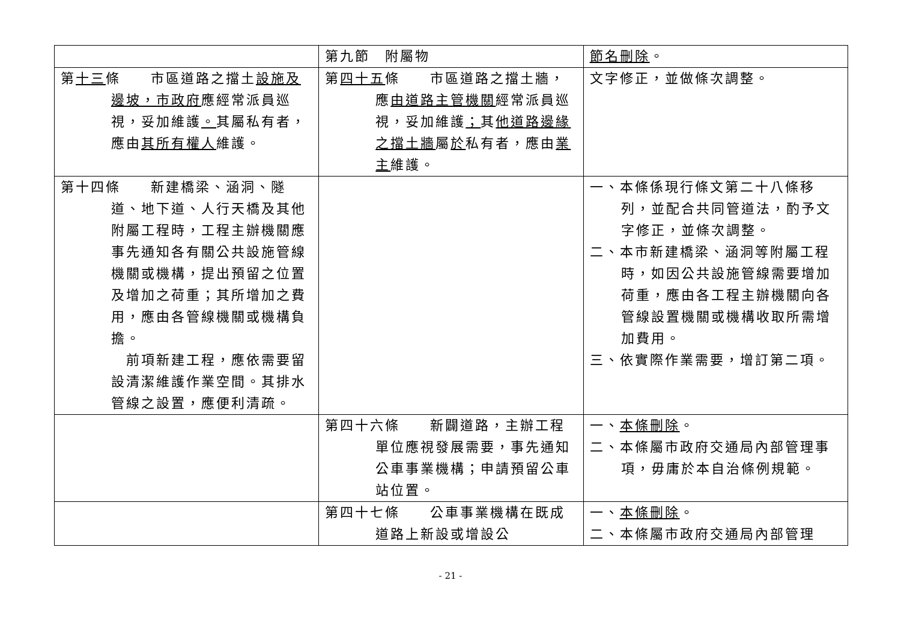| | 第九節 附屬物 | 節名刪除 。 |
| 第 十三 條 市區道路之擋土 設施及邊坡，市政府 應經常派員巡視，妥加維護 。 其屬私有者，應由 其所有權人 維護。 | 第 四十五 條 市區道路之擋土牆，應 由道路主管機關 經常派員巡視，妥加維護 ； 其 他道路邊緣之擋土牆 屬 於 私有者，應由 業主 維護。 | 文字修正，並做條次調整。 |
| 第十四條 新建橋梁、涵洞、隧道、地下道、人行天橋及其他附屬工程時，工程主辦機關應事先通知各有關公共設施管線機關或機構，提出預留之位置及增加之荷重；其所增加之費用，應由各管線機關或機構負擔。 前項新建工程，應依需要留設清潔維護作業空間。其排水管線之設置，應便利清疏。 | | 一、本條係現行條文第二十八條移列，並配合共同管道法，酌予文字修正，並條次調整。 二、本市新建橋梁、涵洞等附屬工程時，如因公共設施管線需要增加荷重，應由各工程主辦機關向各管線設置機關或機構收取所需增加費用。 三、依實際作業需要，增訂第二項。 |
| | 第四十六條 新闢道路，主辦工程單位應視發展需要，事先通知公車事業機構；申請預留公車站位置。 | 一、 本條刪除 。 二、本條屬市政府交通局內部管理事項，毋庸於本自治條例規範。 |
| | 第四十七條 公車事業機構在既成道路上新設或增設公 | 一、 本條刪除 。 二、本條屬市政府交通局內部管理 |
- 21 -